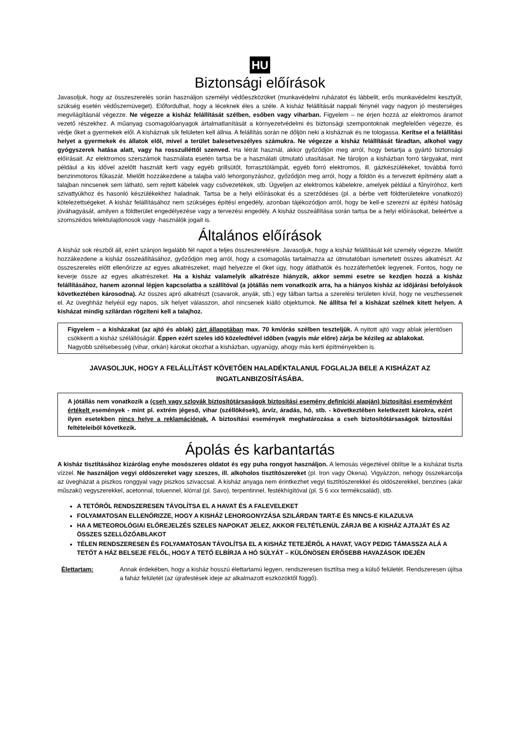HU
Biztonsági előírások
Javasoljuk, hogy az összeszerelés során használjon személyi védőeszközöket (munkavédelmi ruházatot és lábbelit, erős munkavédelmi kesztyűt, szükség esetén védőszemüveget). Előfordulhat, hogy a léceknek éles a széle. A kisház felállítását nappali fénynél vagy nagyon jó mesterséges megvilágításnál végezze. Ne végezze a kisház felállítását szélben, esőben vagy viharban. Figyelem – ne érjen hozzá az elektromos áramot vezető részekhez. A műanyag csomagolóanyagok ártalmatlanítását a környezetvédelmi és biztonsági szempontoknak megfelelően végezze, és védje őket a gyermekek elől. A kisháznak sík felületen kell állnia. A felállítás során ne dőljön neki a kisháznak és ne tologassa. Kerítse el a felállítási helyet a gyermekek és állatok elől, mivel a terület balesetveszélyes számukra. Ne végezze a kisház felállítását fáradtan, alkohol vagy gyógyszerek hatása alatt, vagy ha rosszulléttől szenved. Ha létrát használ, akkor győződjön meg arról, hogy betartja a gyártó biztonsági előírásait. Az elektromos szerszámok használata esetén tartsa be a használati útmutató utasításait. Ne tároljon a kisházban forró tárgyakat, mint például a kis idővel azelőtt használt kerti vagy egyéb grillsütőt, forrasztólámpát, egyéb forró elektromos, ill. gázkészülékeket, továbbá forró benzinmotoros fűkaszát. Mielőtt hozzákezdene a talajba való lehorgonyzáshoz, győződjön meg arról, hogy a földön és a tervezett építmény alatt a talajban nincsenek sem látható, sem rejtett kábelek vagy csővezetékek, stb. Ügyeljen az elektromos kábelekre, amelyek például a fűnyíróhoz, kerti szivattyúkhoz és hasonló készülékekhez haladnak. Tartsa be a helyi előírásokat és a szerződéses (pl. a bérbe vett földterületekre vonatkozó) kötelezettségeket. A kisház felállításához nem szükséges építési engedély, azonban tájékozódjon arról, hogy be kell-e szerezni az építési hatóság jóváhagyását, amilyen a földterület engedélyezése vagy a tervezési engedély. A kisház összeállítása során tartsa be a helyi előírásokat, beleértve a szomszédos telektulajdonosok vagy -használók jogait is.
Általános előírások
A kisház sok részből áll, ezért szánjon legalább fél napot a teljes összeszerelésre. Javasoljuk, hogy a kisház felállítását két személy végezze. Mielőtt hozzákezdene a kisház összeállításához, győződjön meg arról, hogy a csomagolás tartalmazza az útmutatóban ismertetett összes alkatrészt. Az összeszerelés előtt ellenőrizze az egyes alkatrészeket, majd helyezze el őket úgy, hogy átláthatók és hozzáférhetőek legyenek. Fontos, hogy ne keverje össze az egyes alkatrészeket. Ha a kisház valamelyik alkatrésze hiányzik, akkor semmi esetre se kezdjen hozzá a kisház felállításához, hanem azonnal lépjen kapcsolatba a szállítóval (a jótállás nem vonatkozik arra, ha a hiányos kisház az időjárási befolyások következtében károsodna). Az összes apró alkatrészt (csavarok, anyák, stb.) egy tálban tartsa a szerelési területen kívül, hogy ne veszhessenek el. Az üveghház helyéül egy napos, sík helyet válasszon, ahol nincsenek kiálló objektumok. Ne állítsa fel a kisházat szélnek kitett helyen. A kisházat mindig szilárdan rögzíteni kell a talajhoz.
Figyelem – a kisházakat (az ajtó és ablak) zárt állapotában max. 70 km/órás szélben teszteljük. A nyitott ajtó vagy ablak jelentősen csökkenti a kisház szélállóságát. Éppen ezért szeles idő közeledtével időben (vagyis már előre) zárja be kézileg az ablakokat.
Nagyobb szélsebesség (vihar, orkán) károkat okozhat a kisházban, ugyanúgy, ahogy más kerti építményekben is.
JAVASOLJUK, HOGY A FELÁLLÍTÁST KÖVETŐEN HALADÉKTALANUL FOGLALJA BELE A KISHÁZAT AZ INGATLANBIZOSÍTÁSÁBA.
A jótállás nem vonatkozik a (cseh vagy szlovák biztosítótársaságok biztosítási esemény definíciói alapján) biztosítási eseményként értékelt események - mint pl. extrém jégeső, vihar (széllökések), árvíz, áradás, hó, stb. - következtében keletkezett károkra, ezért ilyen esetekben nincs helye a reklamációnak. A biztosítási események meghatározása a cseh biztosítótársaságok biztosítási feltételeiből következik.
Ápolás és karbantartás
A kisház tisztításához kizárólag enyhe mosószeres oldatot és egy puha rongyot használjon. A lemosás végeztével öblítse le a kisházat tiszta vízzel. Ne használjon vegyi oldószereket vagy szeszes, ill. alkoholos tisztítószereket (pl. Iron vagy Okena). Vigyázzon, nehogy összekarcolja az üvegházat a piszkos ronggyal vagy piszkos szivaccsal. A kisház anyaga nem érintkezhet vegyi tisztítószerekkel és oldószerekkel, benzines (akár műszaki) vegyszerekkel, acetonnal, toluennel, klórral (pl. Savo), terpentinnel, festékhígítóval (pl. S 6 xxx termékcsalád), stb.
A TETŐRŐL RENDSZERESEN TÁVOLÍTSA EL A HAVAT ÉS A FALEVELEKET
FOLYAMATOSAN ELLENŐRIZZE, HOGY A KISHÁZ LEHORGONYZÁSA SZILÁRDAN TART-E ÉS NINCS-E KILAZULVA
HA A METEOROLÓGIAI ELŐREJELZÉS SZELES NAPOKAT JELEZ, AKKOR FELTÉTLENÜL ZÁRJA BE A KISHÁZ AJTAJÁT ÉS AZ ÖSSZES SZELLŐZŐABLAKOT
TÉLEN RENDSZERESEN ÉS FOLYAMATOSAN TÁVOLÍTSA EL A KISHÁZ TETEJÉRŐL A HAVAT, VAGY PEDIG TÁMASSZA ALÁ A TETŐT A HÁZ BELSEJE FELŐL, HOGY A TETŐ ELBÍRJA A HÓ SÚLYÁT – KÜLÖNÖSEN ERŐSEBB HAVAZÁSOK IDEJÉN
Élettartam: Annak érdekében, hogy a kisház hosszú élettartamú legyen, rendszeresen tisztítsa meg a külső felületét. Rendszeresen újítsa a faház felületét (az újrafestések ideje az alkalmazott eszközöktől függő).